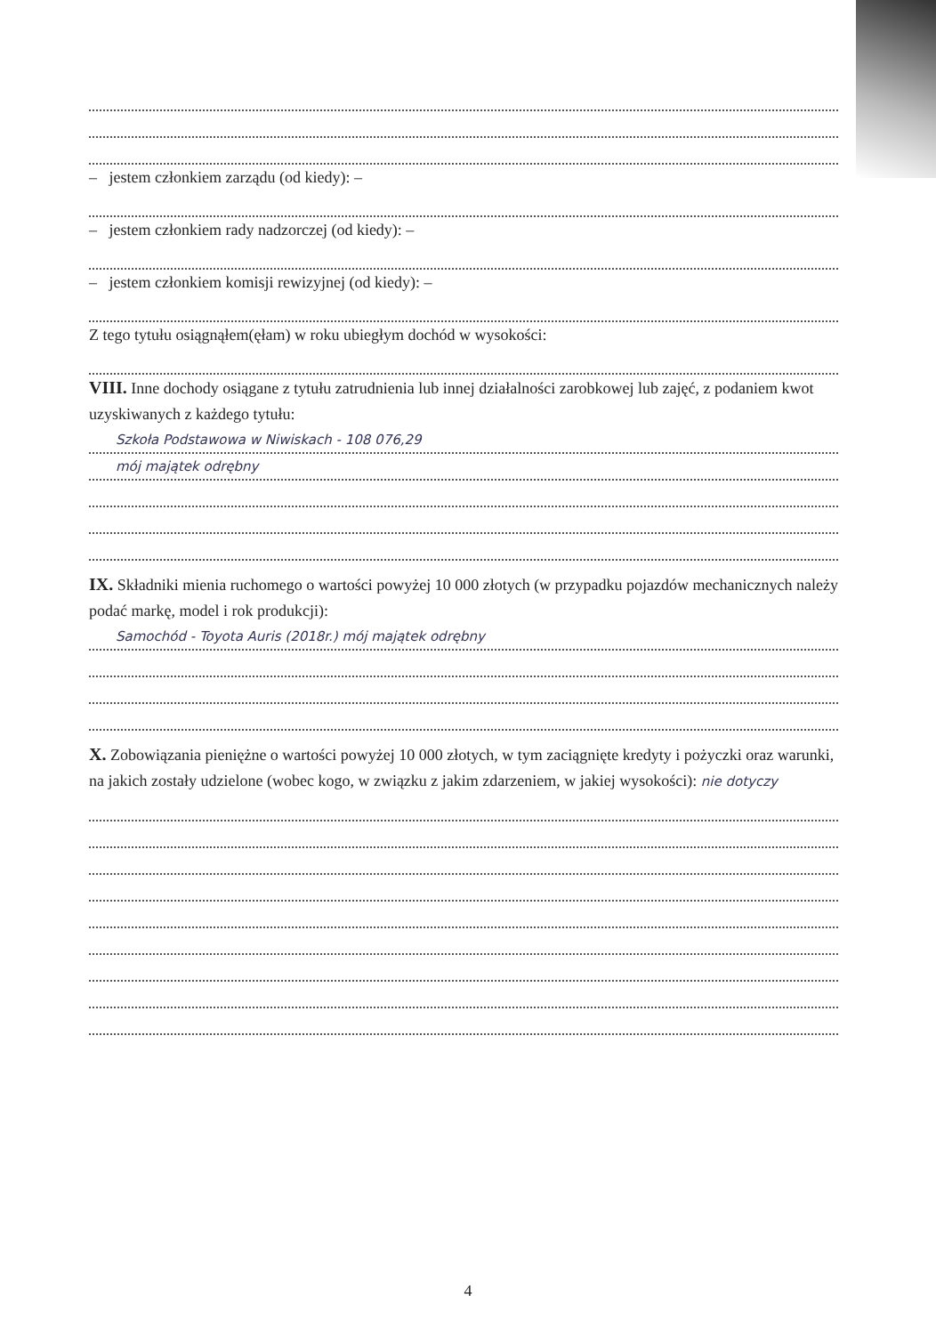– jestem członkiem zarządu (od kiedy): –
– jestem członkiem rady nadzorczej (od kiedy): –
– jestem członkiem komisji rewizyjnej (od kiedy): –
Z tego tytułu osiągnąłem(ęłam) w roku ubiegłym dochód w wysokości:
VIII. Inne dochody osiągane z tytułu zatrudnienia lub innej działalności zarobkowej lub zajęć, z podaniem kwot uzyskiwanych z każdego tytułu:
Szkoła Podstawowa w Niwiskach - 108 076,29
mój majątek odrębny
IX. Składniki mienia ruchomego o wartości powyżej 10 000 złotych (w przypadku pojazdów mechanicznych należy podać markę, model i rok produkcji):
Samochód - Toyota Auris (2018r.) mój majątek odrębny
X. Zobowiązania pieniężne o wartości powyżej 10 000 złotych, w tym zaciągnięte kredyty i pożyczki oraz warunki, na jakich zostały udzielone (wobec kogo, w związku z jakim zdarzeniem, w jakiej wysokości): nie dotyczy
4